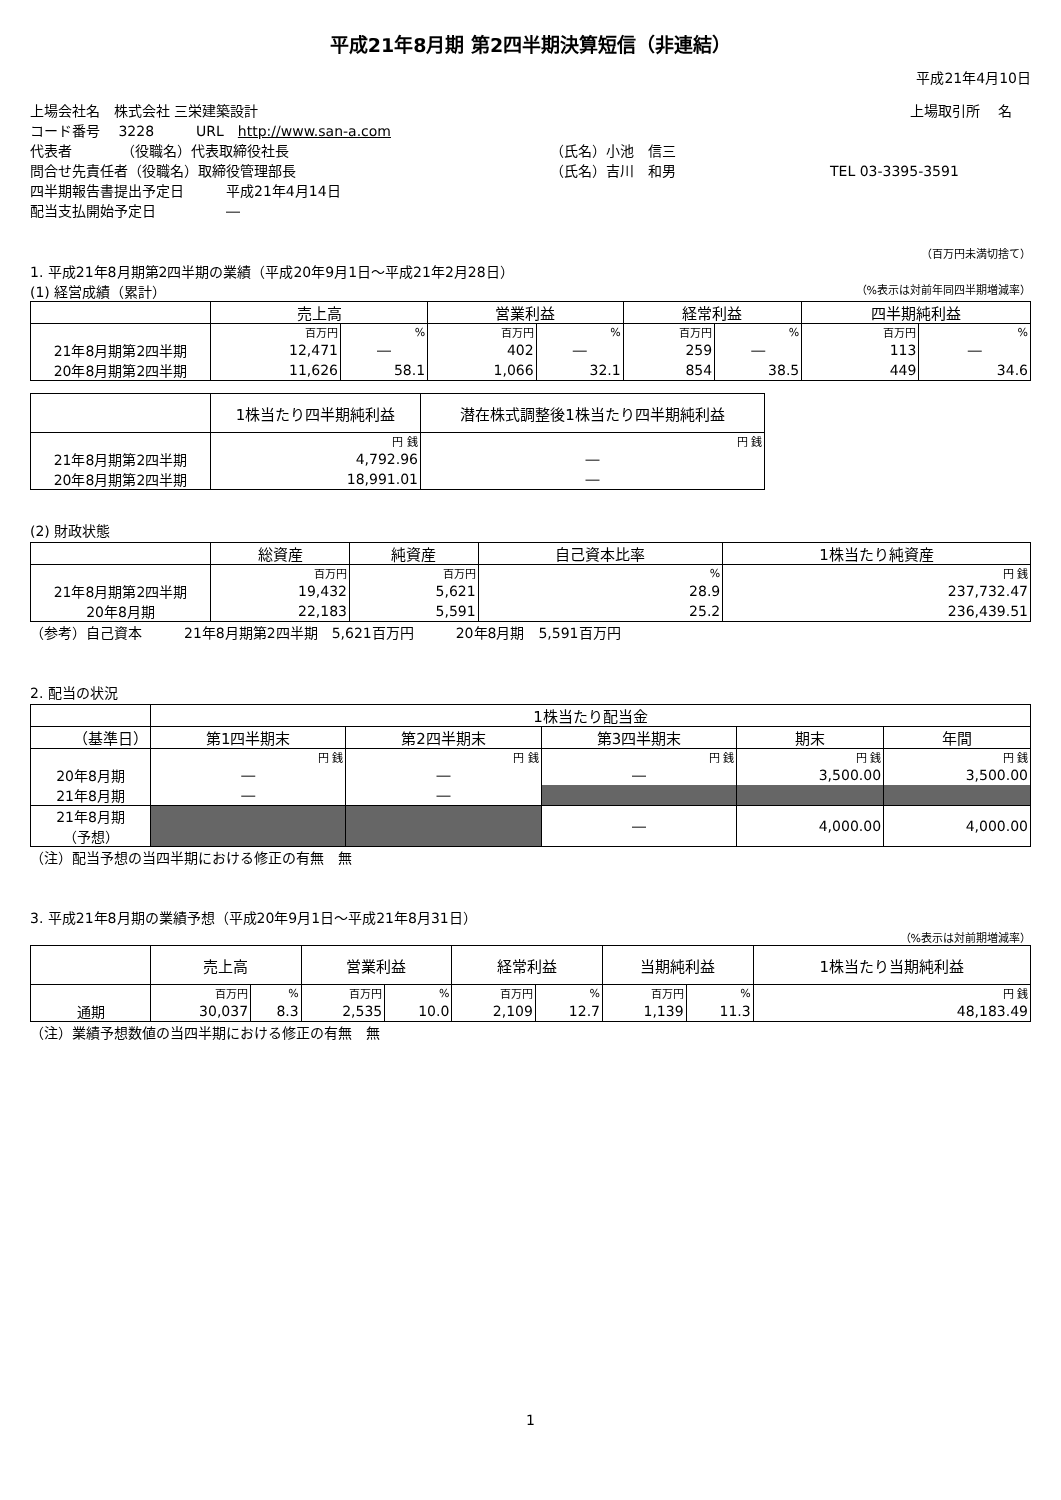平成21年8月期 第2四半期決算短信（非連結）
平成21年4月10日
上場会社名　株式会社 三栄建築設計 上場取引所　 名
コード番号　 3228　　　URL　http://www.san-a.com
代表者　　　　（役職名）代表取締役社長 （氏名）小池　信三
問合せ先責任者（役職名）取締役管理部長 （氏名）吉川　和男 TEL 03-3395-3591
四半期報告書提出予定日　　　平成21年4月14日
配当支払開始予定日　　　　　―
（百万円未満切捨て）
1. 平成21年8月期第2四半期の業績（平成20年9月1日～平成21年2月28日）
(1) 経営成績（累計） （%表示は対前年同四半期増減率）
| | 売上高 | | 営業利益 | | 経常利益 | | 四半期純利益 | |
| --- | --- | --- | --- | --- | --- | --- | --- | --- |
| | 百万円 | % | 百万円 | % | 百万円 | % | 百万円 | % |
| 21年8月期第2四半期 | 12,471 | ― | 402 | ― | 259 | ― | 113 | ― |
| 20年8月期第2四半期 | 11,626 | 58.1 | 1,066 | 32.1 | 854 | 38.5 | 449 | 34.6 |
| | 1株当たり四半期純利益 | 潜在株式調整後1株当たり四半期純利益 |
| --- | --- | --- |
| | 円 銭 | 円 銭 |
| 21年8月期第2四半期 | 4,792.96 | ― |
| 20年8月期第2四半期 | 18,991.01 | ― |
(2) 財政状態
| | 総資産 | 純資産 | 自己資本比率 | 1株当たり純資産 |
| --- | --- | --- | --- | --- |
| | 百万円 | 百万円 | % | 円 銭 |
| 21年8月期第2四半期 | 19,432 | 5,621 | 28.9 | 237,732.47 |
| 20年8月期 | 22,183 | 5,591 | 25.2 | 236,439.51 |
（参考）自己資本　　　21年8月期第2四半期　5,621百万円　　　20年8月期　5,591百万円
2. 配当の状況
| | 1株当たり配当金 | | | | |
| --- | --- | --- | --- | --- | --- |
| （基準日） | 第1四半期末 | 第2四半期末 | 第3四半期末 | 期末 | 年間 |
| | 円 銭 | 円 銭 | 円 銭 | 円 銭 | 円 銭 |
| 20年8月期 | ― | ― | ― | 3,500.00 | 3,500.00 |
| 21年8月期 | ― | ― | | | |
| 21年8月期 （予想） | | | ― | 4,000.00 | 4,000.00 |
（注）配当予想の当四半期における修正の有無　無
3. 平成21年8月期の業績予想（平成20年9月1日～平成21年8月31日）
（%表示は対前期増減率）
| | 売上高 | | 営業利益 | | 経常利益 | | 当期純利益 | | 1株当たり当期純利益 |
| --- | --- | --- | --- | --- | --- | --- | --- | --- | --- |
| | 百万円 | % | 百万円 | % | 百万円 | % | 百万円 | % | 円 銭 |
| 通期 | 30,037 | 8.3 | 2,535 | 10.0 | 2,109 | 12.7 | 1,139 | 11.3 | 48,183.49 |
（注）業績予想数値の当四半期における修正の有無　無
1